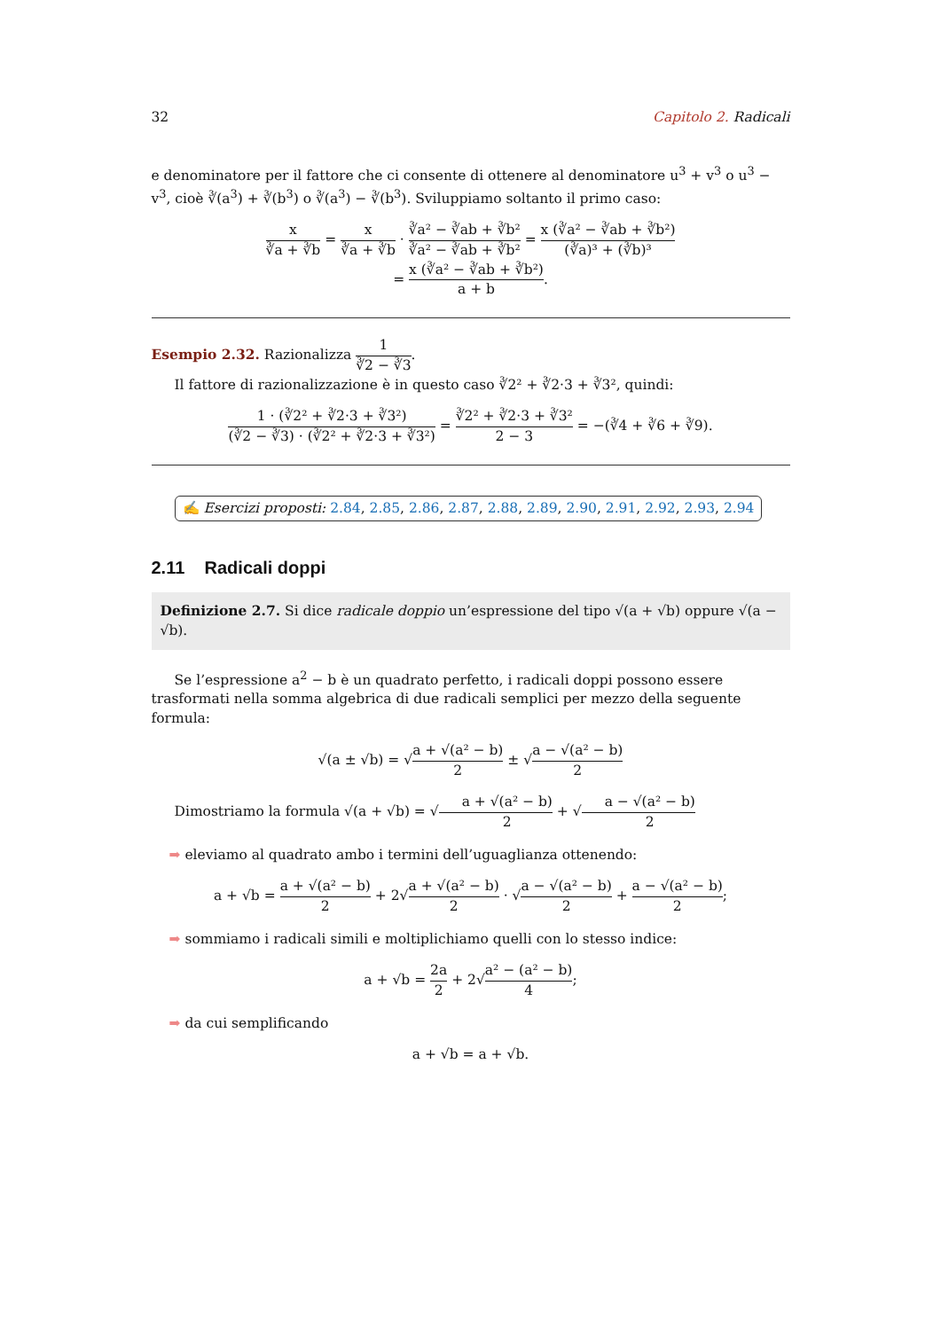32 Capitolo 2. Radicali
e denominatore per il fattore che ci consente di ottenere al denominatore u<sup>3</sup> + v<sup>3</sup> o u<sup>3</sup> − v<sup>3</sup>, cioè ∛(a<sup>3</sup>) + ∛(b<sup>3</sup>) o ∛(a<sup>3</sup>) − ∛(b<sup>3</sup>). Sviluppiamo soltanto il primo caso:
x ∛a + ∛b = x ∛a + ∛b · ∛a² − ∛ab + ∛b² ∛a² − ∛ab + ∛b² = x (∛a² − ∛ab + ∛b²) (∛a)³ + (∛b)³
= x (∛a² − ∛ab + ∛b²) a + b.
Esempio 2.32. Razionalizza 1 ∛2 − ∛3.
Il fattore di razionalizzazione è in questo caso ∛2² + ∛2·3 + ∛3², quindi:
1 · (∛2² + ∛2·3 + ∛3²) (∛2 − ∛3) · (∛2² + ∛2·3 + ∛3²) = ∛2² + ∛2·3 + ∛3² 2 − 3 = −(∛4 + ∛6 + ∛9).
✍ Esercizi proposti: 2.84, 2.85, 2.86, 2.87, 2.88, 2.89, 2.90, 2.91, 2.92, 2.93, 2.94
2.11 Radicali doppi
Definizione 2.7. Si dice radicale doppio un’espressione del tipo √(a + √b) oppure √(a − √b).
Se l’espressione a<sup>2</sup> − b è un quadrato perfetto, i radicali doppi possono essere trasformati nella somma algebrica di due radicali semplici per mezzo della seguente formula:
√(a ± √b) = √a + √(a² − b) 2 ± √a − √(a² − b) 2
Dimostriamo la formula √(a + √b) = √a + √(a² − b) 2 + √a − √(a² − b) 2
➡ eleviamo al quadrato ambo i termini dell’uguaglianza ottenendo:
a + √b = a + √(a² − b) 2 + 2√a + √(a² − b) 2 · √a − √(a² − b) 2 + a − √(a² − b) 2;
➡ sommiamo i radicali simili e moltiplichiamo quelli con lo stesso indice:
a + √b = 2a 2 + 2√a² − (a² − b) 4;
➡ da cui semplificando
a + √b = a + √b.